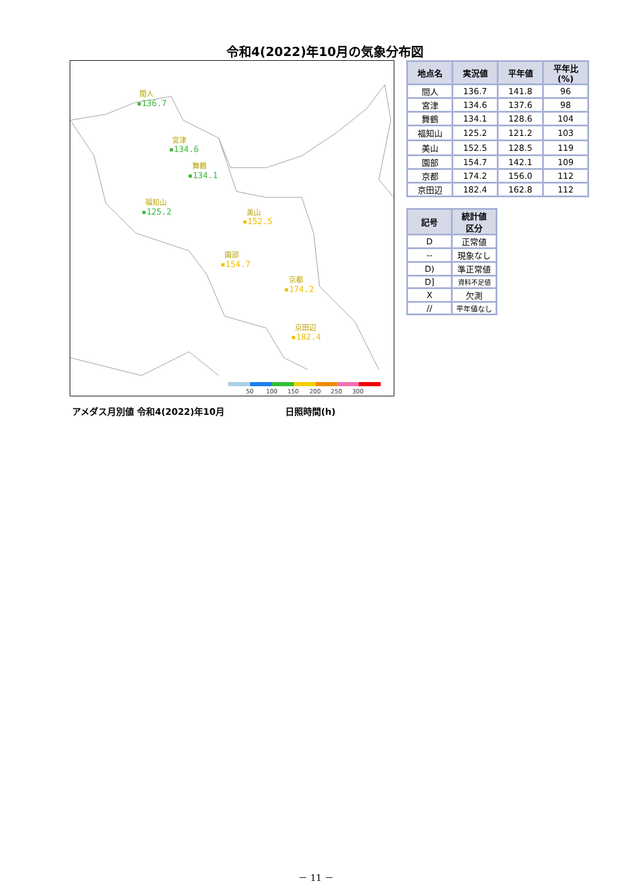令和4(2022)年10月の気象分布図
間人
▪136.7
宮津
▪134.6
舞鶴
▪134.1
福知山
▪125.2
美山
▪152.5
園部
▪154.7
京都
▪174.2
京田辺
▪182.4
50
100
150
200
250
300
| 地点名 | 実況値 | 平年値 | 平年比(%) |
| --- | --- | --- | --- |
| 間人 | 136.7 | 141.8 | 96 |
| 宮津 | 134.6 | 137.6 | 98 |
| 舞鶴 | 134.1 | 128.6 | 104 |
| 福知山 | 125.2 | 121.2 | 103 |
| 美山 | 152.5 | 128.5 | 119 |
| 園部 | 154.7 | 142.1 | 109 |
| 京都 | 174.2 | 156.0 | 112 |
| 京田辺 | 182.4 | 162.8 | 112 |
| 記号 | 統計値 区分 |
| --- | --- |
| D | 正常値 |
| -- | 現象なし |
| D) | 準正常値 |
| D] | 資料不足値 |
| X | 欠測 |
| // | 平年値なし |
アメダス月別値 令和4(2022)年10月 日照時間(h)
－ 11 －